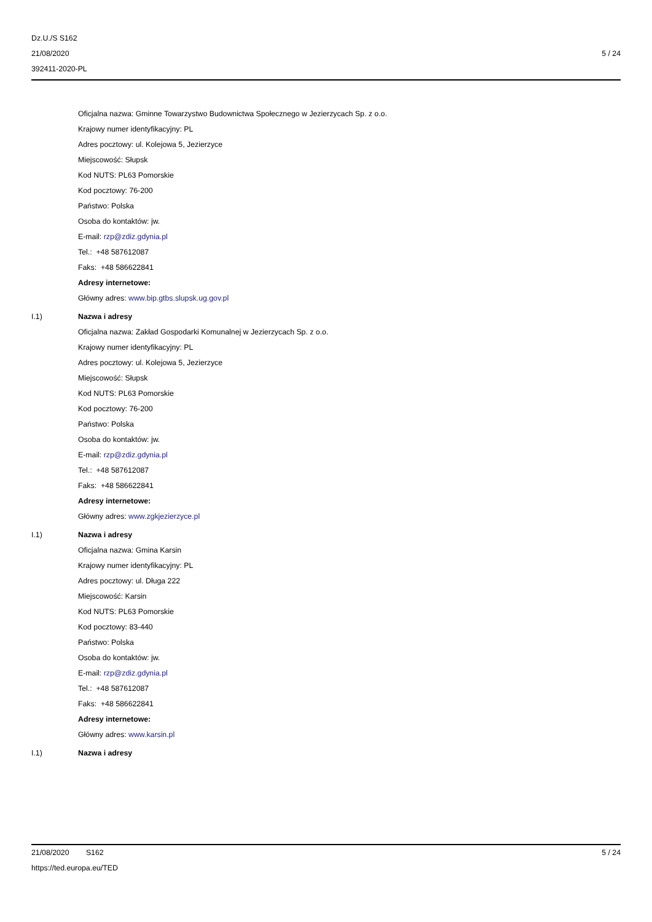Dz.U./S S162
21/08/2020
392411-2020-PL
5 / 24
Oficjalna nazwa: Gminne Towarzystwo Budownictwa Społecznego w Jezierzycach Sp. z o.o.
Krajowy numer identyfikacyjny: PL
Adres pocztowy: ul. Kolejowa 5, Jezierzyce
Miejscowość: Słupsk
Kod NUTS: PL63 Pomorskie
Kod pocztowy: 76-200
Państwo: Polska
Osoba do kontaktów: jw.
E-mail: rzp@zdiz.gdynia.pl
Tel.: +48 587612087
Faks: +48 586622841
Adresy internetowe:
Główny adres: www.bip.gtbs.slupsk.ug.gov.pl
I.1) Nazwa i adresy
Oficjalna nazwa: Zakład Gospodarki Komunalnej w Jezierzycach Sp. z o.o.
Krajowy numer identyfikacyjny: PL
Adres pocztowy: ul. Kolejowa 5, Jezierzyce
Miejscowość: Słupsk
Kod NUTS: PL63 Pomorskie
Kod pocztowy: 76-200
Państwo: Polska
Osoba do kontaktów: jw.
E-mail: rzp@zdiz.gdynia.pl
Tel.: +48 587612087
Faks: +48 586622841
Adresy internetowe:
Główny adres: www.zgkjezierzyce.pl
I.1) Nazwa i adresy
Oficjalna nazwa: Gmina Karsin
Krajowy numer identyfikacyjny: PL
Adres pocztowy: ul. Długa 222
Miejscowość: Karsin
Kod NUTS: PL63 Pomorskie
Kod pocztowy: 83-440
Państwo: Polska
Osoba do kontaktów: jw.
E-mail: rzp@zdiz.gdynia.pl
Tel.: +48 587612087
Faks: +48 586622841
Adresy internetowe:
Główny adres: www.karsin.pl
I.1) Nazwa i adresy
21/08/2020 S162
https://ted.europa.eu/TED
5 / 24